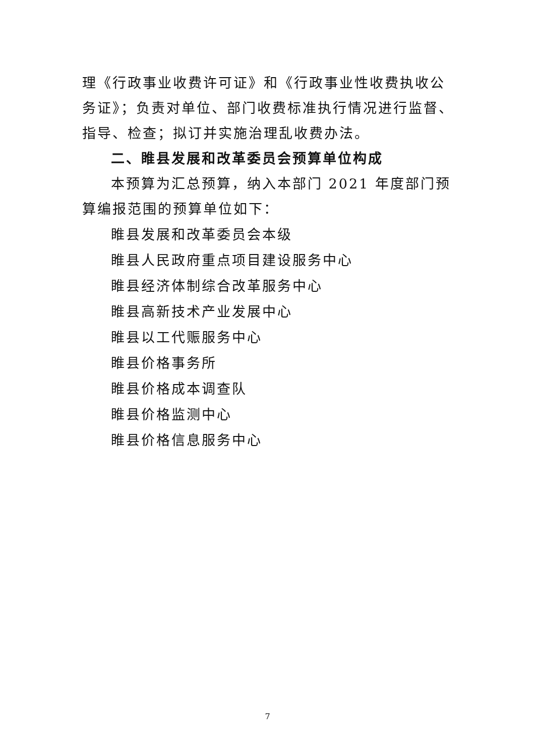理《行政事业收费许可证》和《行政事业性收费执收公务证》；负责对单位、部门收费标准执行情况进行监督、指导、检查；拟订并实施治理乱收费办法。
二、睢县发展和改革委员会预算单位构成
本预算为汇总预算，纳入本部门 2021 年度部门预算编报范围的预算单位如下：
睢县发展和改革委员会本级
睢县人民政府重点项目建设服务中心
睢县经济体制综合改革服务中心
睢县高新技术产业发展中心
睢县以工代赈服务中心
睢县价格事务所
睢县价格成本调查队
睢县价格监测中心
睢县价格信息服务中心
7